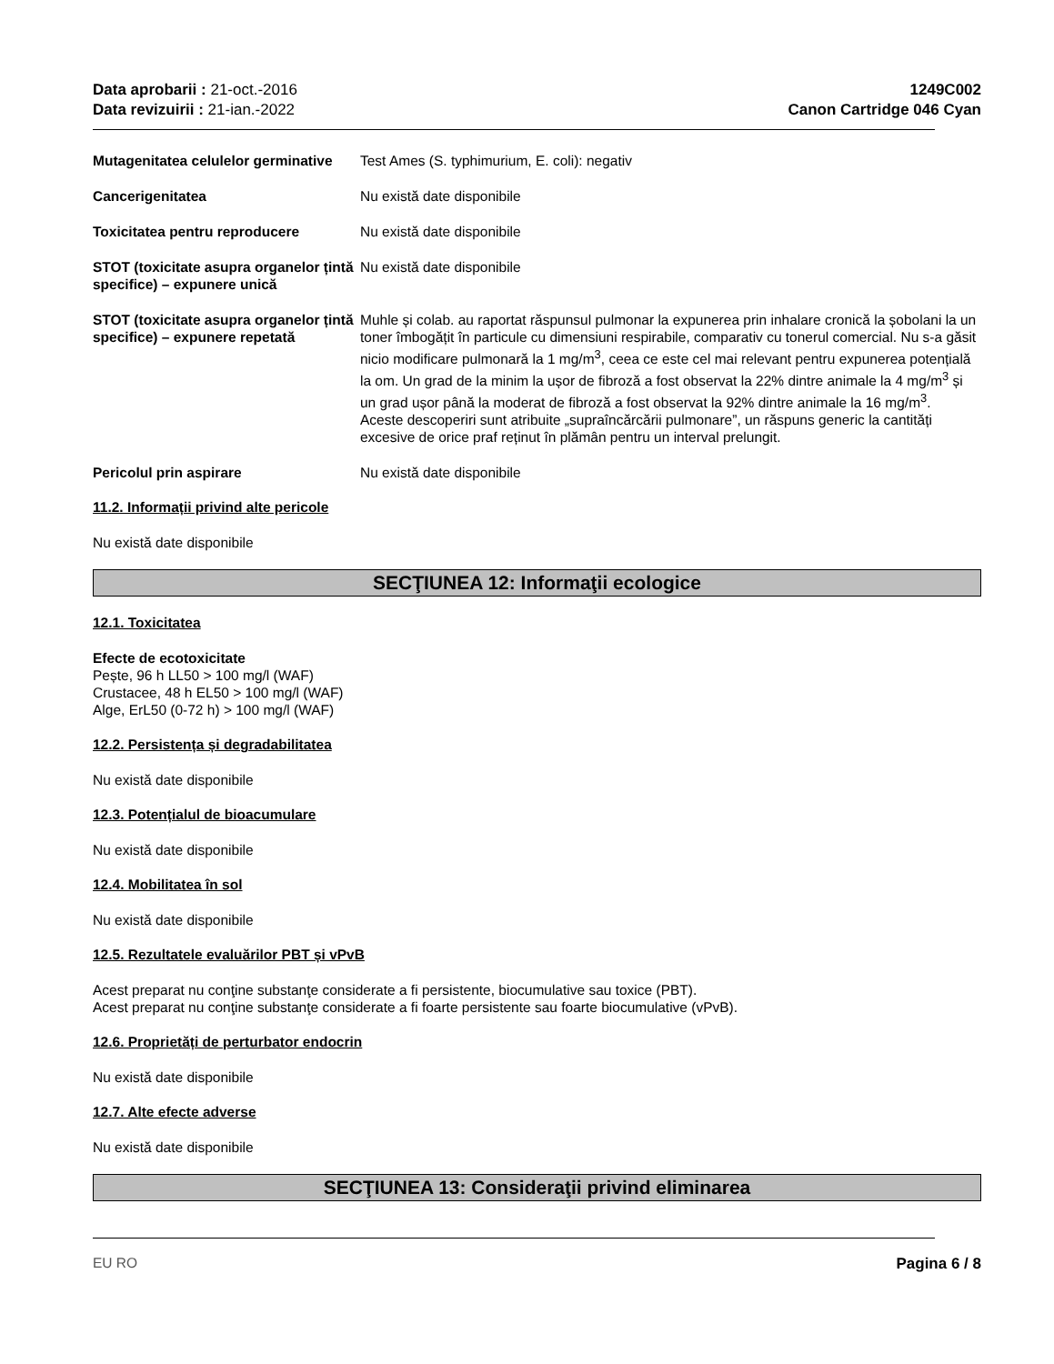Data aprobarii : 21-oct.-2016
Data revizuirii : 21-ian.-2022
1249C002
Canon Cartridge 046 Cyan
Mutagenitatea celulelor germinative
Test Ames (S. typhimurium, E. coli): negativ
Cancerigenitatea Nu există date disponibile
Toxicitatea pentru reproducere Nu există date disponibile
STOT (toxicitate asupra organelor țintă specifice) – expunere unică
Nu există date disponibile
STOT (toxicitate asupra organelor țintă specifice) – expunere repetată
Muhle și colab. au raportat răspunsul pulmonar la expunerea prin inhalare cronică la șobolani la un toner îmbogățit în particule cu dimensiuni respirabile, comparativ cu tonerul comercial. Nu s-a găsit nicio modificare pulmonară la 1 mg/m<sup>3</sup>, ceea ce este cel mai relevant pentru expunerea potențială la om. Un grad de la minim la ușor de fibroză a fost observat la 22% dintre animale la 4 mg/m<sup>3</sup> și un grad ușor până la moderat de fibroză a fost observat la 92% dintre animale la 16 mg/m<sup>3</sup>.
Aceste descoperiri sunt atribuite „supraîncărcării pulmonare”, un răspuns generic la cantități excesive de orice praf reținut în plămân pentru un interval prelungit.
Pericolul prin aspirare Nu există date disponibile
11.2. Informații privind alte pericole
Nu există date disponibile
SECŢIUNEA 12: Informaţii ecologice
12.1. Toxicitatea
Efecte de ecotoxicitate
Pește, 96 h LL50 > 100 mg/l (WAF)
Crustacee, 48 h EL50 > 100 mg/l (WAF)
Alge, ErL50 (0-72 h) > 100 mg/l (WAF)
12.2. Persistența și degradabilitatea
Nu există date disponibile
12.3. Potențialul de bioacumulare
Nu există date disponibile
12.4. Mobilitatea în sol
Nu există date disponibile
12.5. Rezultatele evaluărilor PBT și vPvB
Acest preparat nu conţine substanţe considerate a fi persistente, biocumulative sau toxice (PBT).
Acest preparat nu conţine substanţe considerate a fi foarte persistente sau foarte biocumulative (vPvB).
12.6. Proprietăți de perturbator endocrin
Nu există date disponibile
12.7. Alte efecte adverse
Nu există date disponibile
SECŢIUNEA 13: Consideraţii privind eliminarea
EU RO Pagina 6 / 8